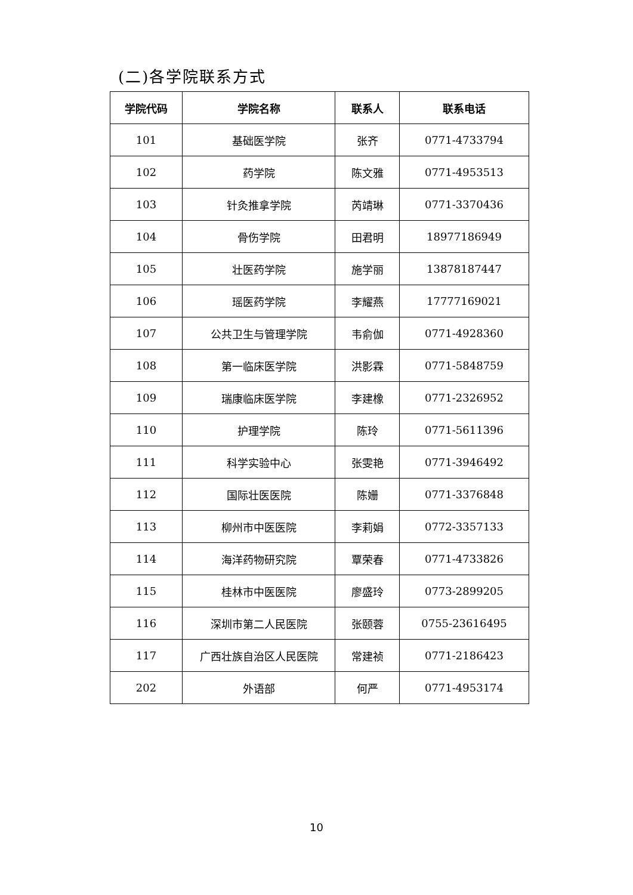(二)各学院联系方式
| 学院代码 | 学院名称 | 联系人 | 联系电话 |
| --- | --- | --- | --- |
| 101 | 基础医学院 | 张齐 | 0771-4733794 |
| 102 | 药学院 | 陈文雅 | 0771-4953513 |
| 103 | 针灸推拿学院 | 芮靖琳 | 0771-3370436 |
| 104 | 骨伤学院 | 田君明 | 18977186949 |
| 105 | 壮医药学院 | 施学丽 | 13878187447 |
| 106 | 瑶医药学院 | 李耀燕 | 17777169021 |
| 107 | 公共卫生与管理学院 | 韦俞伽 | 0771-4928360 |
| 108 | 第一临床医学院 | 洪影霖 | 0771-5848759 |
| 109 | 瑞康临床医学院 | 李建橡 | 0771-2326952 |
| 110 | 护理学院 | 陈玲 | 0771-5611396 |
| 111 | 科学实验中心 | 张雯艳 | 0771-3946492 |
| 112 | 国际壮医医院 | 陈姗 | 0771-3376848 |
| 113 | 柳州市中医医院 | 李莉娟 | 0772-3357133 |
| 114 | 海洋药物研究院 | 覃荣春 | 0771-4733826 |
| 115 | 桂林市中医医院 | 廖盛玲 | 0773-2899205 |
| 116 | 深圳市第二人民医院 | 张颐蓉 | 0755-23616495 |
| 117 | 广西壮族自治区人民医院 | 常建祯 | 0771-2186423 |
| 202 | 外语部 | 何严 | 0771-4953174 |
10